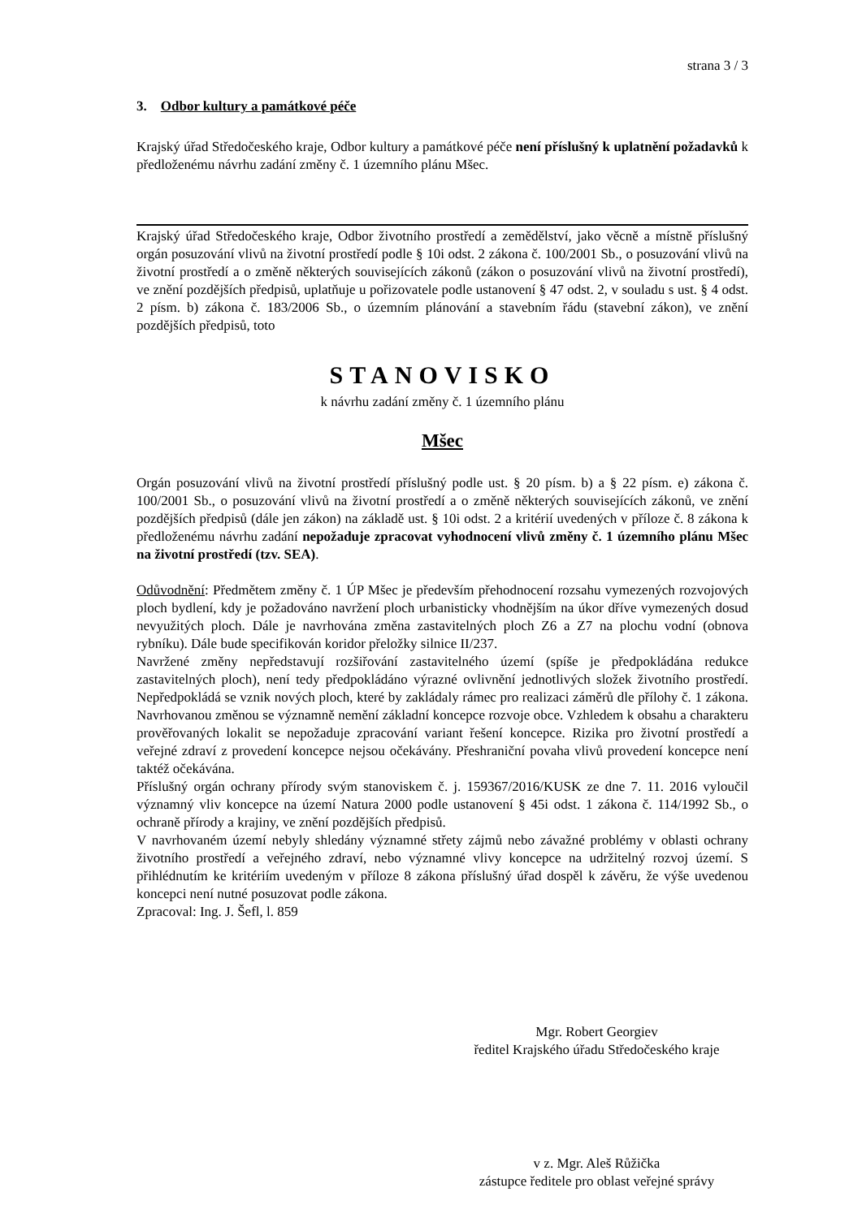strana 3 / 3
3. Odbor kultury a památkové péče
Krajský úřad Středočeského kraje, Odbor kultury a památkové péče není příslušný k uplatnění požadavků k předloženému návrhu zadání změny č. 1 územního plánu Mšec.
Krajský úřad Středočeského kraje, Odbor životního prostředí a zemědělství, jako věcně a místně příslušný orgán posuzování vlivů na životní prostředí podle § 10i odst. 2 zákona č. 100/2001 Sb., o posuzování vlivů na životní prostředí a o změně některých souvisejících zákonů (zákon o posuzování vlivů na životní prostředí), ve znění pozdějších předpisů, uplatňuje u pořizovatele podle ustanovení § 47 odst. 2, v souladu s ust. § 4 odst. 2 písm. b) zákona č. 183/2006 Sb., o územním plánování a stavebním řádu (stavební zákon), ve znění pozdějších předpisů, toto
STANOVISKO
k návrhu zadání změny č. 1 územního plánu
Mšec
Orgán posuzování vlivů na životní prostředí příslušný podle ust. § 20 písm. b) a § 22 písm. e) zákona č. 100/2001 Sb., o posuzování vlivů na životní prostředí a o změně některých souvisejících zákonů, ve znění pozdějších předpisů (dále jen zákon) na základě ust. § 10i odst. 2 a kritérií uvedených v příloze č. 8 zákona k předloženému návrhu zadání nepožaduje zpracovat vyhodnocení vlivů změny č. 1 územního plánu Mšec na životní prostředí (tzv. SEA).
Odůvodnění: Předmětem změny č. 1 ÚP Mšec je především přehodnocení rozsahu vymezených rozvojových ploch bydlení, kdy je požadováno navržení ploch urbanisticky vhodnějším na úkor dříve vymezených dosud nevyužitých ploch. Dále je navrhována změna zastavitelných ploch Z6 a Z7 na plochu vodní (obnova rybníku). Dále bude specifikován koridor přeložky silnice II/237.
Navržené změny nepředstavují rozšiřování zastavitelného území (spíše je předpokládána redukce zastavitelných ploch), není tedy předpokládáno výrazné ovlivnění jednotlivých složek životního prostředí. Nepředpokládá se vznik nových ploch, které by zakládaly rámec pro realizaci záměrů dle přílohy č. 1 zákona. Navrhovanou změnou se významně nemění základní koncepce rozvoje obce. Vzhledem k obsahu a charakteru prověřovaných lokalit se nepožaduje zpracování variant řešení koncepce. Rizika pro životní prostředí a veřejné zdraví z provedení koncepce nejsou očekávány. Přeshraniční povaha vlivů provedení koncepce není taktéž očekávána.
Příslušný orgán ochrany přírody svým stanoviskem č. j. 159367/2016/KUSK ze dne 7. 11. 2016 vyloučil významný vliv koncepce na území Natura 2000 podle ustanovení § 45i odst. 1 zákona č. 114/1992 Sb., o ochraně přírody a krajiny, ve znění pozdějších předpisů.
V navrhovaném území nebyly shledány významné střety zájmů nebo závažné problémy v oblasti ochrany životního prostředí a veřejného zdraví, nebo významné vlivy koncepce na udržitelný rozvoj území. S přihlédnutím ke kritériím uvedeným v příloze 8 zákona příslušný úřad dospěl k závěru, že výše uvedenou koncepci není nutné posuzovat podle zákona.
Zpracoval: Ing. J. Šefl, l. 859
Mgr. Robert Georgiev
ředitel Krajského úřadu Středočeského kraje
v z. Mgr. Aleš Růžička
zástupce ředitele pro oblast veřejné správy